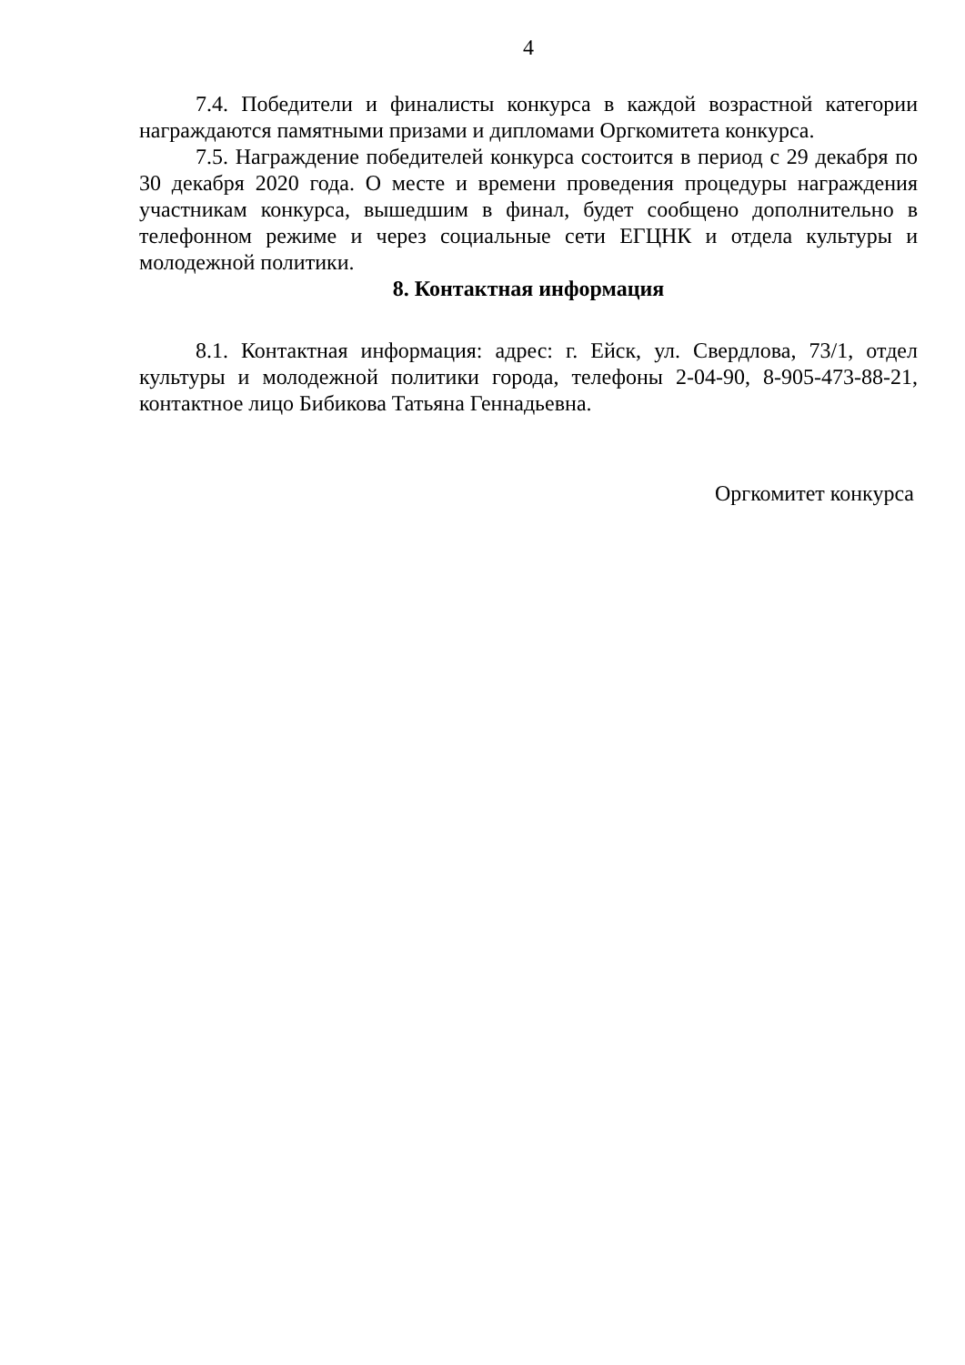4
7.4. Победители и финалисты конкурса в каждой возрастной категории награждаются памятными призами и дипломами Оргкомитета конкурса.
7.5. Награждение победителей конкурса состоится в период с 29 декабря по 30 декабря 2020 года. О месте и времени проведения процедуры награждения участникам конкурса, вышедшим в финал, будет сообщено дополнительно в телефонном режиме и через социальные сети ЕГЦНК и отдела культуры и молодежной политики.
8. Контактная информация
8.1. Контактная информация: адрес: г. Ейск, ул. Свердлова, 73/1, отдел культуры и молодежной политики города, телефоны 2-04-90, 8-905-473-88-21, контактное лицо Бибикова Татьяна Геннадьевна.
Оргкомитет конкурса